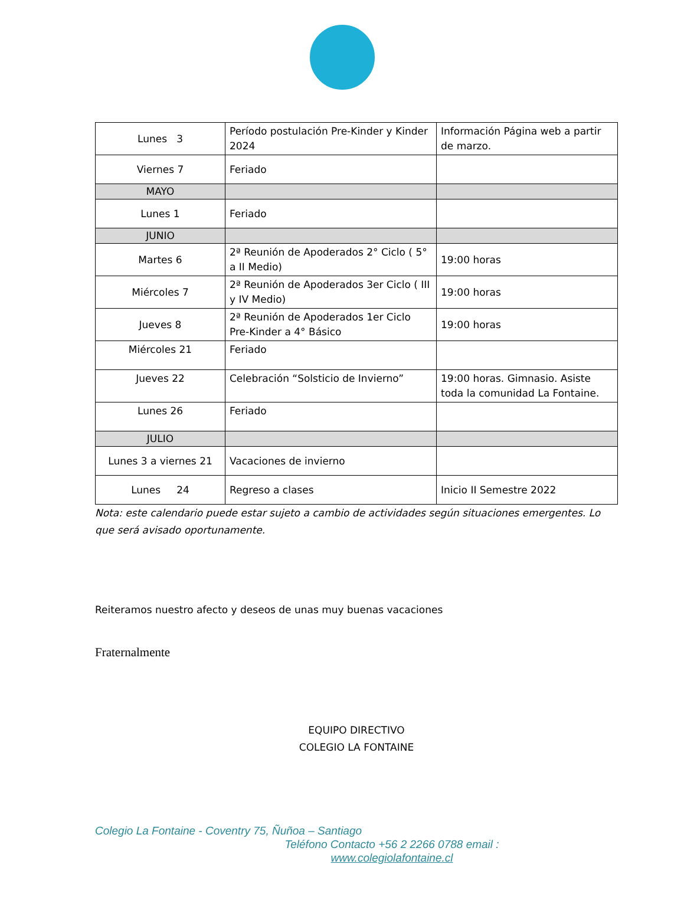| Lunes 3 | Período postulación Pre-Kinder y Kinder 2024 | Información Página web a partir de marzo. |
| Viernes 7 | Feriado | |
| MAYO | | |
| Lunes 1 | Feriado | |
| JUNIO | | |
| Martes 6 | 2ª Reunión de Apoderados 2° Ciclo ( 5° a II Medio) | 19:00 horas |
| Miércoles 7 | 2ª Reunión de Apoderados 3er Ciclo ( III y IV Medio) | 19:00 horas |
| Jueves 8 | 2ª Reunión de Apoderados 1er Ciclo Pre-Kinder a 4° Básico | 19:00 horas |
| Miércoles 21 | Feriado | |
| Jueves 22 | Celebración “Solsticio de Invierno” | 19:00 horas. Gimnasio. Asiste toda la comunidad La Fontaine. |
| Lunes 26 | Feriado | |
| JULIO | | |
| Lunes 3 a viernes 21 | Vacaciones de invierno | |
| Lunes 24 | Regreso a clases | Inicio II Semestre 2022 |
Nota: este calendario puede estar sujeto a cambio de actividades según situaciones emergentes. Lo que será avisado oportunamente.
Reiteramos nuestro afecto y deseos de unas muy buenas vacaciones
Fraternalmente
EQUIPO DIRECTIVO
COLEGIO LA FONTAINE
Colegio La Fontaine - Coventry 75, Ñuñoa – Santiago
Teléfono Contacto +56 2 2266 0788 email :
www.colegiolafontaine.cl